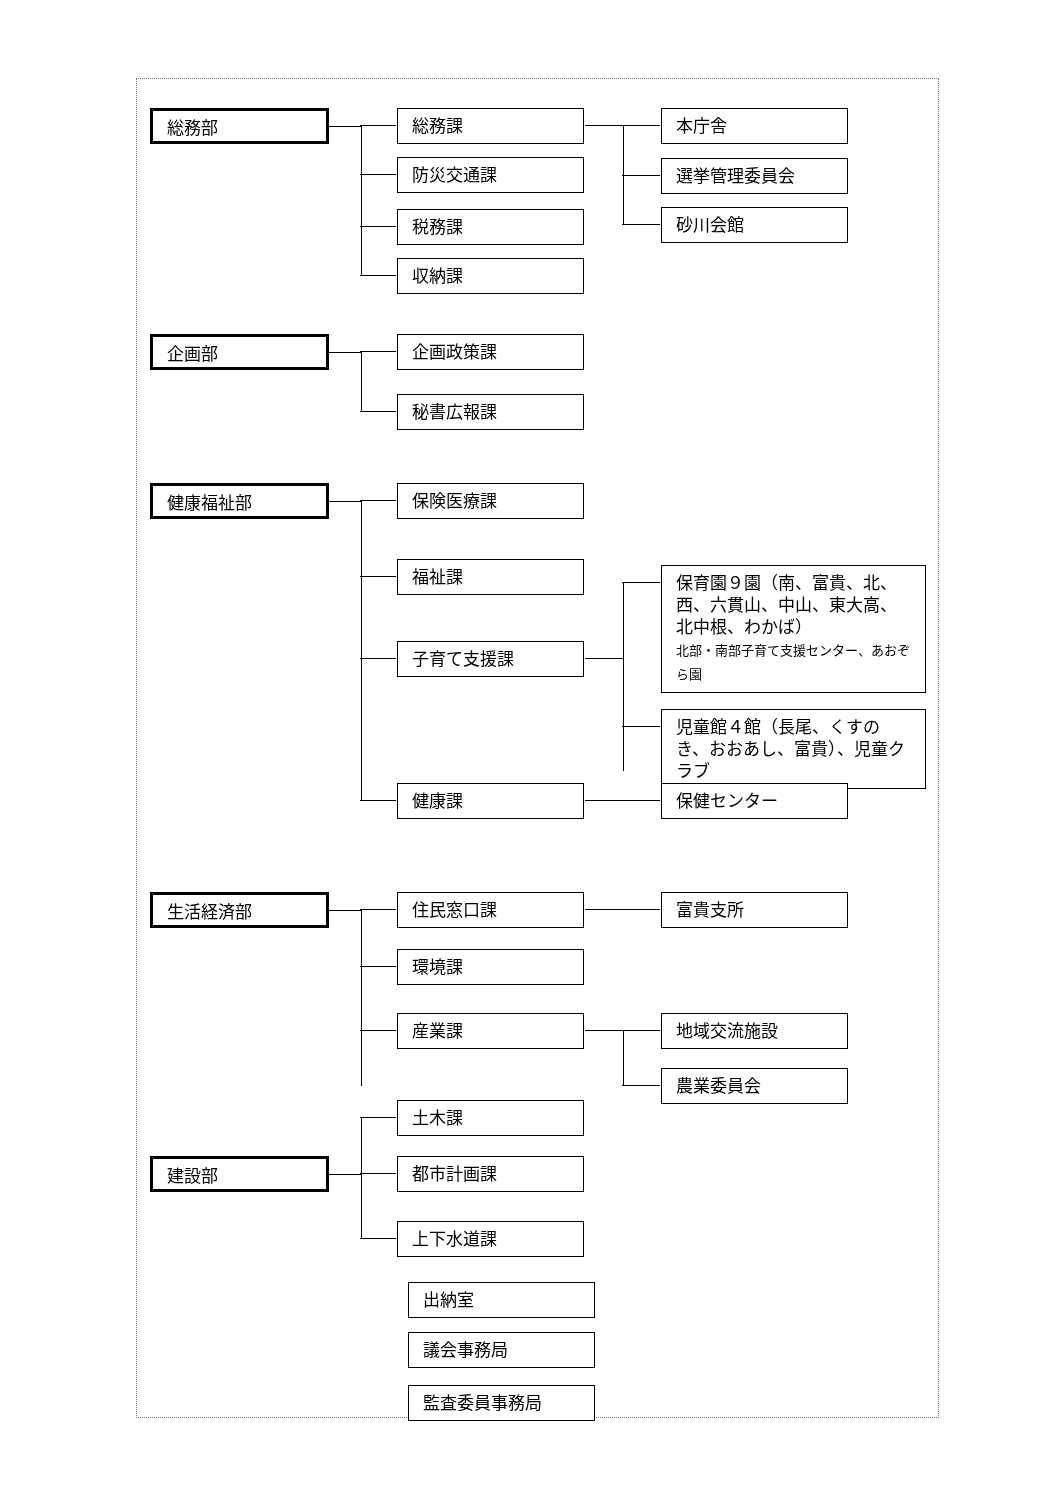総務部 総務課 本庁舎
選挙管理委員会
砂川会館
防災交通課
税務課
収納課
企画部 企画政策課
秘書広報課
健康福祉部 保険医療課
福祉課
子育て支援課
保育園９園（南、富貴、北、西、六貫山、中山、東大高、北中根、わかば）
北部・南部子育て支援センター、あおぞら園
児童館４館（長尾、くすのき、おおあし、富貴）、児童クラブ
健康課 保健センター
生活経済部 住民窓口課 富貴支所
環境課
産業課 地域交流施設
農業委員会
建設部
土木課
都市計画課
上下水道課
出納室
議会事務局
監査委員事務局